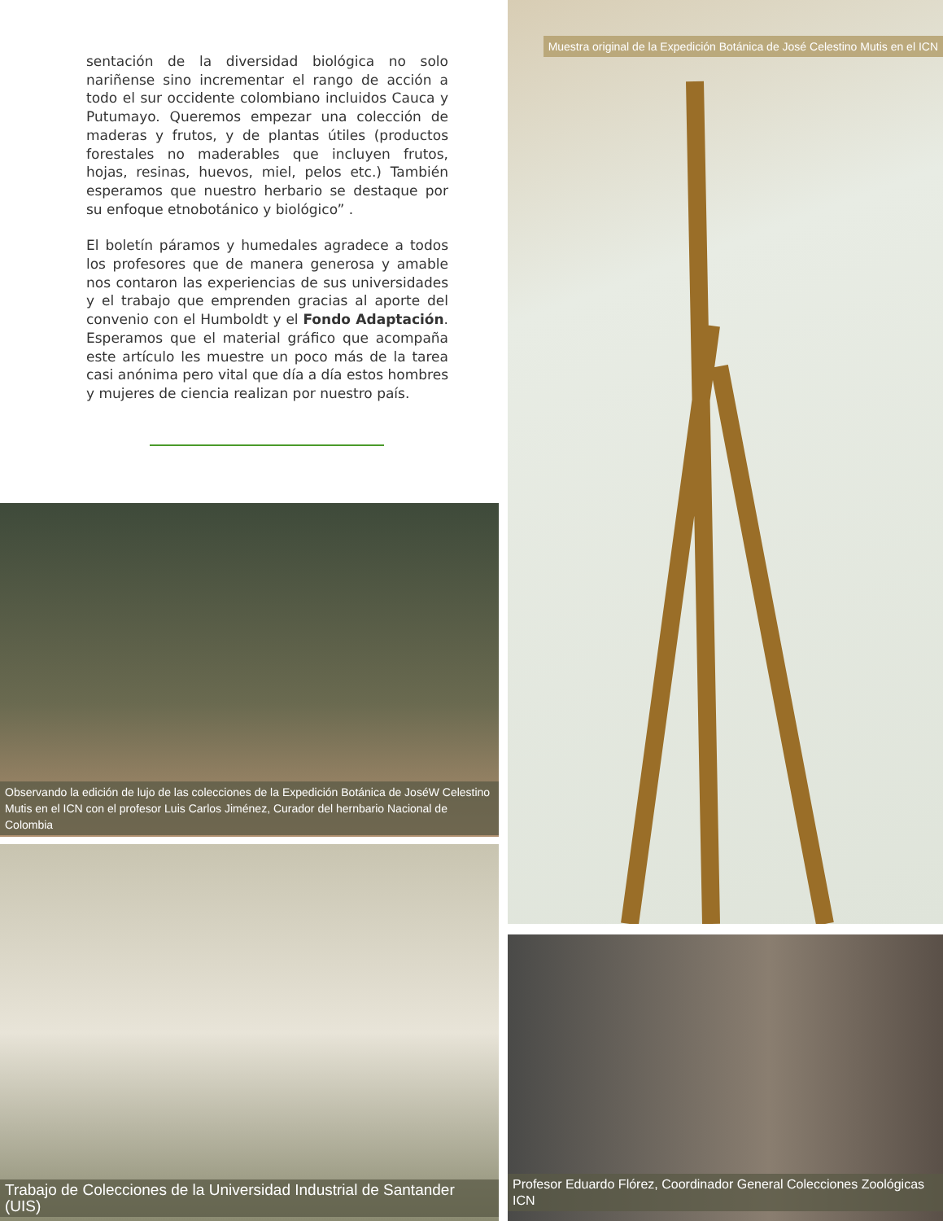sentación de la diversidad biológica no solo nariñense sino incrementar el rango de acción a todo el sur occidente colombiano incluidos Cauca y Putumayo. Queremos empezar una colección de maderas y frutos, y de plantas útiles (productos forestales no maderables que incluyen frutos, hojas, resinas, huevos, miel, pelos etc.) También esperamos que nuestro herbario se destaque por su enfoque etnobotánico y biológico” .
El boletín páramos y humedales agradece a todos los profesores que de manera generosa y amable nos contaron las experiencias de sus universidades y el trabajo que emprenden gracias al aporte del convenio con el Humboldt y el Fondo Adaptación. Esperamos que el material gráfico que acompaña este artículo les muestre un poco más de la tarea casi anónima pero vital que día a día estos hombres y mujeres de ciencia realizan por nuestro país.
Muestra original de la Expedición Botánica de José Celestino Mutis en el ICN
Observando la edición de lujo de las colecciones de la Expedición Botánica de JoséW Celestino
Mutis en el ICN con el profesor Luis Carlos Jiménez, Curador del hernbario Nacional de Colombia
Trabajo de Colecciones de la Universidad Industrial de Santander (UIS)
Profesor Eduardo Flórez, Coordinador General Colecciones Zoológicas ICN